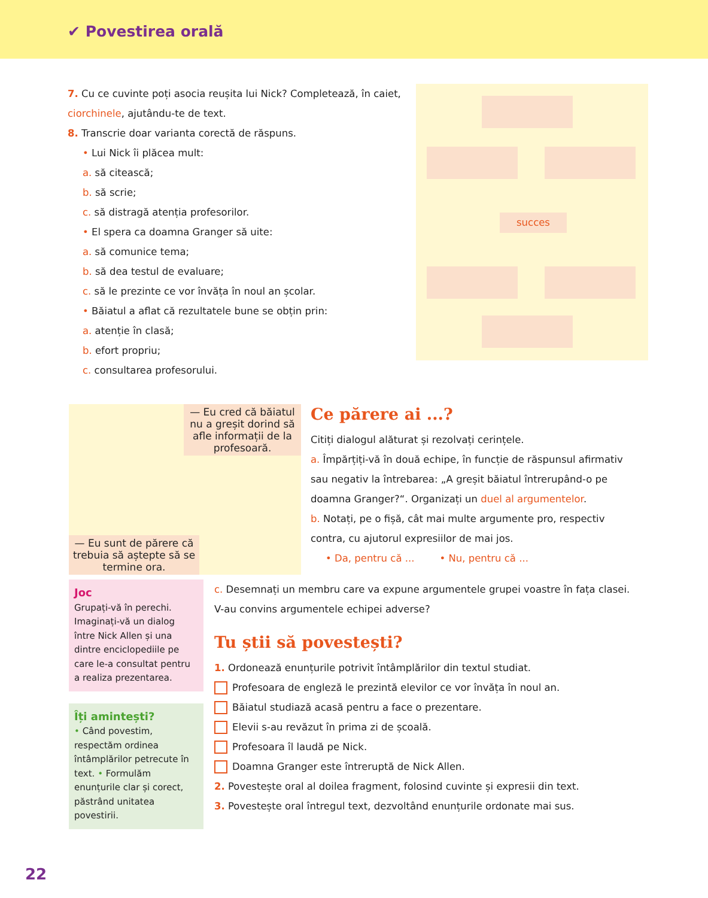✔ Povestirea orală
7. Cu ce cuvinte poți asocia reușita lui Nick? Completează, în caiet, ciorchinele, ajutându-te de text.
8. Transcrie doar varianta corectă de răspuns.
• Lui Nick îi plăcea mult:
a. să citească;
b. să scrie;
c. să distragă atenția profesorilor.
• El spera ca doamna Granger să uite:
a. să comunice tema;
b. să dea testul de evaluare;
c. să le prezinte ce vor învăța în noul an școlar.
• Băiatul a aflat că rezultatele bune se obțin prin:
a. atenție în clasă;
b. efort propriu;
c. consultarea profesorului.
succes
— Eu cred că băiatul nu a greșit dorind să afle informații de la profesoară.
— Eu sunt de părere că trebuia să aștepte să se termine ora.
Ce părere ai ...?
Citiți dialogul alăturat și rezolvați cerințele.
a. Împărțiți-vă în două echipe, în funcție de răspunsul afirmativ sau negativ la întrebarea: „A greșit băiatul întrerupând-o pe doamna Granger?“. Organizați un duel al argumentelor.
b. Notați, pe o fișă, cât mai multe argumente pro, respectiv contra, cu ajutorul expresiilor de mai jos.
• Da, pentru că ... • Nu, pentru că ...
Joc
Grupați-vă în perechi. Imaginați-vă un dialog între Nick Allen și una dintre enciclopediile pe care le-a consultat pentru a realiza prezentarea.
Îți amintești?
• Când povestim, respectăm ordinea întâmplărilor petrecute în text. • Formulăm enunțurile clar și corect, păstrând unitatea povestirii.
c. Desemnați un membru care va expune argumentele grupei voastre în fața clasei. V-au convins argumentele echipei adverse?
Tu știi să povestești?
1. Ordonează enunțurile potrivit întâmplărilor din textul studiat.
Profesoara de engleză le prezintă elevilor ce vor învăța în noul an.
Băiatul studiază acasă pentru a face o prezentare.
Elevii s-au revăzut în prima zi de școală.
Profesoara îl laudă pe Nick.
Doamna Granger este întreruptă de Nick Allen.
2. Povestește oral al doilea fragment, folosind cuvinte și expresii din text.
3. Povestește oral întregul text, dezvoltând enunțurile ordonate mai sus.
22